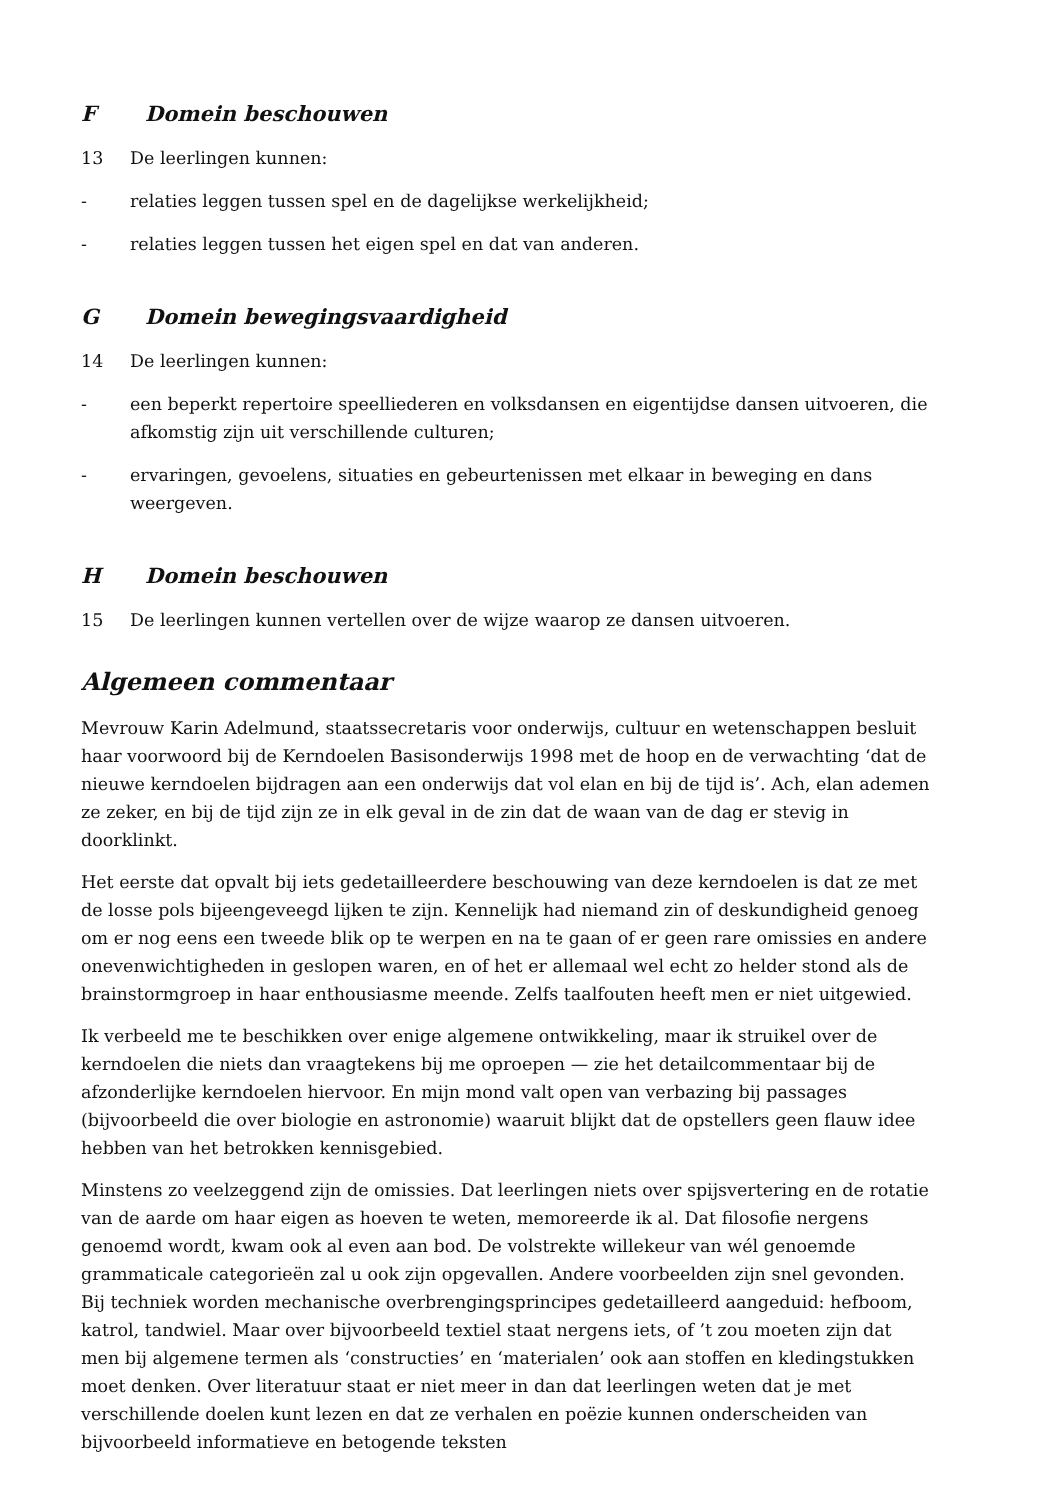F Domein beschouwen
13 De leerlingen kunnen:
- relaties leggen tussen spel en de dagelijkse werkelijkheid;
- relaties leggen tussen het eigen spel en dat van anderen.
G Domein bewegingsvaardigheid
14 De leerlingen kunnen:
- een beperkt repertoire speelliederen en volksdansen en eigentijdse dansen uitvoeren, die afkomstig zijn uit verschillende culturen;
- ervaringen, gevoelens, situaties en gebeurtenissen met elkaar in beweging en dans weergeven.
H Domein beschouwen
15 De leerlingen kunnen vertellen over de wijze waarop ze dansen uitvoeren.
Algemeen commentaar
Mevrouw Karin Adelmund, staatssecretaris voor onderwijs, cultuur en wetenschappen besluit haar voorwoord bij de Kerndoelen Basisonderwijs 1998 met de hoop en de verwachting ‘dat de nieuwe kerndoelen bijdragen aan een onderwijs dat vol elan en bij de tijd is’. Ach, elan ademen ze zeker, en bij de tijd zijn ze in elk geval in de zin dat de waan van de dag er stevig in doorklinkt.
Het eerste dat opvalt bij iets gedetailleerdere beschouwing van deze kerndoelen is dat ze met de losse pols bijeengeveegd lijken te zijn. Kennelijk had niemand zin of deskundigheid genoeg om er nog eens een tweede blik op te werpen en na te gaan of er geen rare omissies en andere onevenwichtigheden in geslopen waren, en of het er allemaal wel echt zo helder stond als de brainstormgroep in haar enthousiasme meende. Zelfs taalfouten heeft men er niet uitgewied.
Ik verbeeld me te beschikken over enige algemene ontwikkeling, maar ik struikel over de kerndoelen die niets dan vraagtekens bij me oproepen — zie het detailcommentaar bij de afzonderlijke kerndoelen hiervoor. En mijn mond valt open van verbazing bij passages (bijvoorbeeld die over biologie en astronomie) waaruit blijkt dat de opstellers geen flauw idee hebben van het betrokken kennisgebied.
Minstens zo veelzeggend zijn de omissies. Dat leerlingen niets over spijsvertering en de rotatie van de aarde om haar eigen as hoeven te weten, memoreerde ik al. Dat filosofie nergens genoemd wordt, kwam ook al even aan bod. De volstrekte willekeur van wél genoemde grammaticale categorieën zal u ook zijn opgevallen. Andere voorbeelden zijn snel gevonden. Bij techniek worden mechanische overbrengingsprincipes gedetailleerd aangeduid: hefboom, katrol, tandwiel. Maar over bijvoorbeeld textiel staat nergens iets, of ’t zou moeten zijn dat men bij algemene termen als ‘constructies’ en ‘materialen’ ook aan stoffen en kledingstukken moet denken. Over literatuur staat er niet meer in dan dat leerlingen weten dat je met verschillende doelen kunt lezen en dat ze verhalen en poëzie kunnen onderscheiden van bijvoorbeeld informatieve en betogende teksten